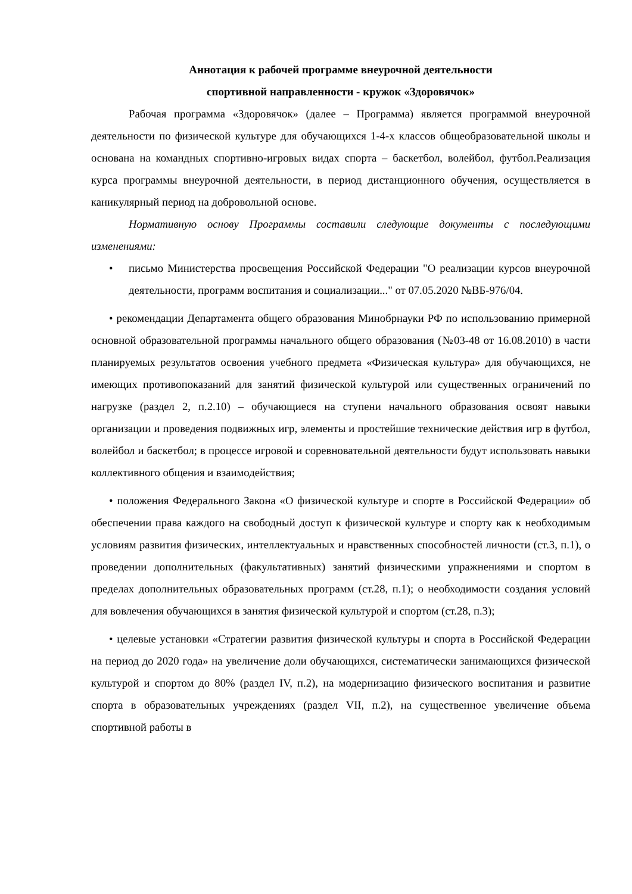Аннотация к рабочей программе внеурочной деятельности
спортивной направленности - кружок «Здоровячок»
Рабочая программа «Здоровячок» (далее – Программа) является программой внеурочной деятельности по физической культуре для обучающихся 1-4-х классов общеобразовательной школы и основана на командных спортивно-игровых видах спорта – баскетбол, волейбол, футбол.Реализация курса программы внеурочной деятельности, в период дистанционного обучения, осуществляется в каникулярный период на добровольной основе.
Нормативную основу Программы составили следующие документы с последующими изменениями:
• письмо Министерства просвещения Российской Федерации "О реализации курсов внеурочной деятельности, программ воспитания и социализации..." от 07.05.2020 №ВБ-976/04.
• рекомендации Департамента общего образования Минобрнауки РФ по использованию примерной основной образовательной программы начального общего образования (№03-48 от 16.08.2010) в части планируемых результатов освоения учебного предмета «Физическая культура» для обучающихся, не имеющих противопоказаний для занятий физической культурой или существенных ограничений по нагрузке (раздел 2, п.2.10) – обучающиеся на ступени начального образования освоят навыки организации и проведения подвижных игр, элементы и простейшие технические действия игр в футбол, волейбол и баскетбол; в процессе игровой и соревновательной деятельности будут использовать навыки коллективного общения и взаимодействия;
• положения Федерального Закона «О физической культуре и спорте в Российской Федерации» об обеспечении права каждого на свободный доступ к физической культуре и спорту как к необходимым условиям развития физических, интеллектуальных и нравственных способностей личности (ст.3, п.1), о проведении дополнительных (факультативных) занятий физическими упражнениями и спортом в пределах дополнительных образовательных программ (ст.28, п.1); о необходимости создания условий для вовлечения обучающихся в занятия физической культурой и спортом (ст.28, п.3);
• целевые установки «Стратегии развития физической культуры и спорта в Российской Федерации на период до 2020 года» на увеличение доли обучающихся, систематически занимающихся физической культурой и спортом до 80% (раздел IV, п.2), на модернизацию физического воспитания и развитие спорта в образовательных учреждениях (раздел VII, п.2), на существенное увеличение объема спортивной работы в